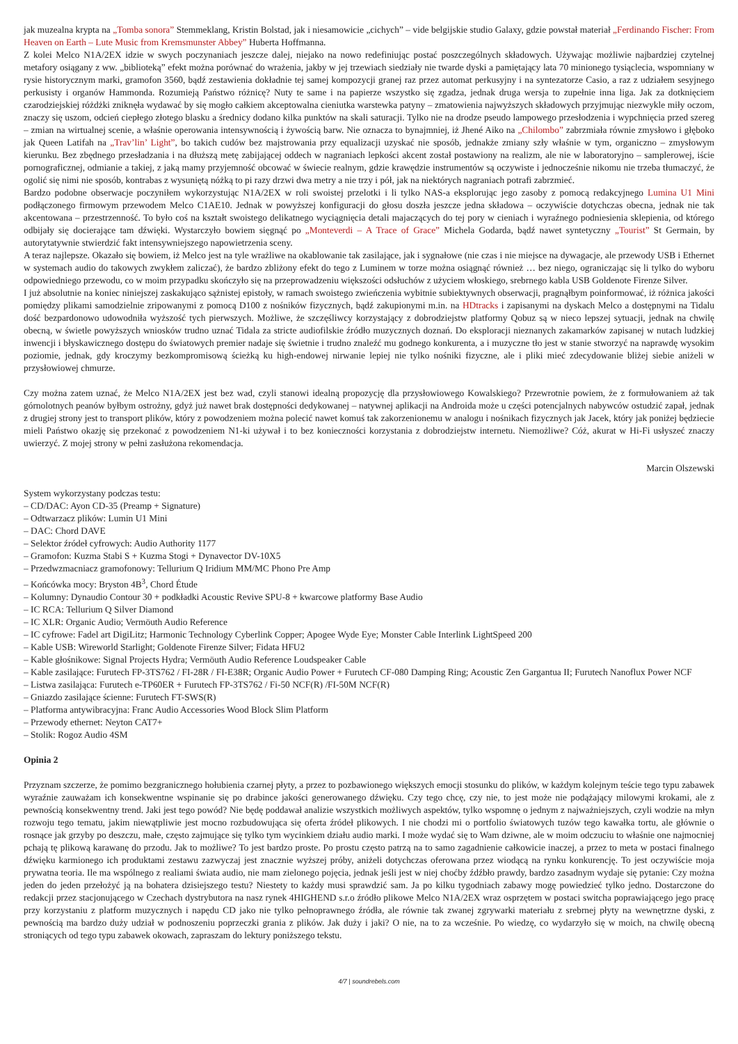jak muzealna krypta na „Tomba sonora” Stemmeklang, Kristin Bolstad, jak i niesamowicie „cichych” – vide belgijskie studio Galaxy, gdzie powstał materiał „Ferdinando Fischer: From Heaven on Earth – Lute Music from Kremsmunster Abbey” Huberta Hoffmanna.
Z kolei Melco N1A/2EX idzie w swych poczynaniach jeszcze dalej, niejako na nowo redefiniując postać poszczególnych składowych. Używając możliwie najbardziej czytelnej metafory osiągany z ww. „biblioteką” efekt można porównać do wrażenia, jakby w jej trzewiach siedziały nie twarde dyski a pamiętający lata 70 minionego tysiąclecia, wspomniany w rysie historycznym marki, gramofon 3560, bądź zestawienia dokładnie tej samej kompozycji granej raz przez automat perkusyjny i na syntezatorze Casio, a raz z udziałem sesyjnego perkusisty i organów Hammonda. Rozumieją Państwo różnicę? Nuty te same i na papierze wszystko się zgadza, jednak druga wersja to zupełnie inna liga. Jak za dotknięciem czarodziejskiej różdżki zniknęła wydawać by się mogło całkiem akceptowalna cieniutka warstewka patyny – zmatowienia najwyższych składowych przyjmując niezwykle miły oczom, znaczy się uszom, odcień ciepłego złotego blasku a średnicy dodano kilka punktów na skali saturacji. Tylko nie na drodze pseudo lampowego przesłodzenia i wypchnięcia przed szereg – zmian na wirtualnej scenie, a właśnie operowania intensywnością i żywością barw. Nie oznacza to bynajmniej, iż Jhené Aiko na „Chilombo” zabrzmiała równie zmysłowo i głęboko jak Queen Latifah na „Trav’lin’ Light”, bo takich cudów bez majstrowania przy equalizacji uzyskać nie sposób, jednakże zmiany szły właśnie w tym, organiczno – zmysłowym kierunku. Bez zbędnego przesładzania i na dłuższą metę zabijającej oddech w nagraniach lepkości akcent został postawiony na realizm, ale nie w laboratoryjno – samplerowej, iście pornograficznej, odmianie a takiej, z jaką mamy przyjemność obcować w świecie realnym, gdzie krawędzie instrumentów są oczywiste i jednocześnie nikomu nie trzeba tłumaczyć, że ogolić się nimi nie sposób, kontrabas z wysuniętą nóżką to pi razy drzwi dwa metry a nie trzy i pół, jak na niektórych nagraniach potrafi zabrzmieć.
Bardzo podobne obserwacje poczyniłem wykorzystując N1A/2EX w roli swoistej przelotki i li tylko NAS-a eksplorując jego zasoby z pomocą redakcyjnego Lumina U1 Mini podłączonego firmowym przewodem Melco C1AE10. Jednak w powyższej konfiguracji do głosu doszła jeszcze jedna składowa – oczywiście dotychczas obecna, jednak nie tak akcentowana – przestrzenność. To było coś na kształt swoistego delikatnego wyciągnięcia detali majaczących do tej pory w cieniach i wyraźnego podniesienia sklepienia, od którego odbijały się docierające tam dźwięki. Wystarczyło bowiem sięgnąć po „Monteverdi – A Trace of Grace” Michela Godarda, bądź nawet syntetyczny „Tourist” St Germain, by autorytatywnie stwierdzić fakt intensywniejszego napowietrzenia sceny.
A teraz najlepsze. Okazało się bowiem, iż Melco jest na tyle wrażliwe na okablowanie tak zasilające, jak i sygnałowe (nie czas i nie miejsce na dywagacje, ale przewody USB i Ethernet w systemach audio do takowych zwykłem zaliczać), że bardzo zbliżony efekt do tego z Luminem w torze można osiągnąć również … bez niego, ograniczając się li tylko do wyboru odpowiedniego przewodu, co w moim przypadku skończyło się na przeprowadzeniu większości odsłuchów z użyciem włoskiego, srebrnego kabla USB Goldenote Firenze Silver.
I już absolutnie na koniec niniejszej zaskakująco sążnistej epistoły, w ramach swoistego zwieńczenia wybitnie subiektywnych obserwacji, pragnąłbym poinformować, iż różnica jakości pomiędzy plikami samodzielnie zripowanymi z pomocą D100 z nośników fizycznych, bądź zakupionymi m.in. na HDtracks i zapisanymi na dyskach Melco a dostępnymi na Tidalu dość bezpardonowo udowodniła wyższość tych pierwszych. Możliwe, że szczęśliwcy korzystający z dobrodziejstw platformy Qobuz są w nieco lepszej sytuacji, jednak na chwilę obecną, w świetle powyższych wniosków trudno uznać Tidala za stricte audiofilskie źródło muzycznych doznań. Do eksploracji nieznanych zakamarków zapisanej w nutach ludzkiej inwencji i błyskawicznego dostępu do światowych premier nadaje się świetnie i trudno znaleźć mu godnego konkurenta, a i muzyczne tło jest w stanie stworzyć na naprawdę wysokim poziomie, jednak, gdy kroczymy bezkompromisową ścieżką ku high-endowej nirwanie lepiej nie tylko nośniki fizyczne, ale i pliki mieć zdecydowanie bliżej siebie aniżeli w przysłowiowej chmurze.
Czy można zatem uznać, że Melco N1A/2EX jest bez wad, czyli stanowi idealną propozycję dla przysłowiowego Kowalskiego? Przewrotnie powiem, że z formułowaniem aż tak górnolotnych peanów byłbym ostrożny, gdyż już nawet brak dostępności dedykowanej – natywnej aplikacji na Androida może u części potencjalnych nabywców ostudzić zapał, jednak z drugiej strony jest to transport plików, który z powodzeniem można polecić nawet komuś tak zakorzenionemu w analogu i nośnikach fizycznych jak Jacek, który jak poniżej będziecie mieli Państwo okazję się przekonać z powodzeniem N1-ki używał i to bez konieczności korzystania z dobrodziejstw internetu. Niemożliwe? Cóż, akurat w Hi-Fi usłyszeć znaczy uwierzyć. Z mojej strony w pełni zasłużona rekomendacja.
Marcin Olszewski
System wykorzystany podczas testu:
– CD/DAC: Ayon CD-35 (Preamp + Signature)
– Odtwarzacz plików: Lumin U1 Mini
– DAC: Chord DAVE
– Selektor źródeł cyfrowych: Audio Authority 1177
– Gramofon: Kuzma Stabi S + Kuzma Stogi + Dynavector DV-10X5
– Przedwzmacniacz gramofonowy: Tellurium Q Iridium MM/MC Phono Pre Amp
– Końcówka mocy: Bryston 4B<sup>3</sup>, Chord Étude
– Kolumny: Dynaudio Contour 30 + podkładki Acoustic Revive SPU-8 + kwarcowe platformy Base Audio
– IC RCA: Tellurium Q Silver Diamond
– IC XLR: Organic Audio; Vermöuth Audio Reference
– IC cyfrowe: Fadel art DigiLitz; Harmonic Technology Cyberlink Copper; Apogee Wyde Eye; Monster Cable Interlink LightSpeed 200
– Kable USB: Wireworld Starlight; Goldenote Firenze Silver; Fidata HFU2
– Kable głośnikowe: Signal Projects Hydra; Vermöuth Audio Reference Loudspeaker Cable
– Kable zasilające: Furutech FP-3TS762 / FI-28R / FI-E38R; Organic Audio Power + Furutech CF-080 Damping Ring; Acoustic Zen Gargantua II; Furutech Nanoflux Power NCF
– Listwa zasilająca: Furutech e-TP60ER + Furutech FP-3TS762 / Fi-50 NCF(R) /FI-50M NCF(R)
– Gniazdo zasilające ścienne: Furutech FT-SWS(R)
– Platforma antywibracyjna: Franc Audio Accessories Wood Block Slim Platform
– Przewody ethernet: Neyton CAT7+
– Stolik: Rogoz Audio 4SM
Opinia 2
Przyznam szczerze, że pomimo bezgranicznego hołubienia czarnej płyty, a przez to pozbawionego większych emocji stosunku do plików, w każdym kolejnym teście tego typu zabawek wyraźnie zauważam ich konsekwentne wspinanie się po drabince jakości generowanego dźwięku. Czy tego chcę, czy nie, to jest może nie podążający milowymi krokami, ale z pewnością konsekwentny trend. Jaki jest tego powód? Nie będę poddawał analizie wszystkich możliwych aspektów, tylko wspomnę o jednym z najważniejszych, czyli wodzie na młyn rozwoju tego tematu, jakim niewątpliwie jest mocno rozbudowująca się oferta źródeł plikowych. I nie chodzi mi o portfolio światowych tuzów tego kawałka tortu, ale głównie o rosnące jak grzyby po deszczu, małe, często zajmujące się tylko tym wycinkiem działu audio marki. I może wydać się to Wam dziwne, ale w moim odczuciu to właśnie one najmocniej pchają tę plikową karawanę do przodu. Jak to możliwe? To jest bardzo proste. Po prostu często patrzą na to samo zagadnienie całkowicie inaczej, a przez to meta w postaci finalnego dźwięku karmionego ich produktami zestawu zazwyczaj jest znacznie wyższej próby, aniżeli dotychczas oferowana przez wiodącą na rynku konkurencję. To jest oczywiście moja prywatna teoria. Ile ma wspólnego z realiami świata audio, nie mam zielonego pojęcia, jednak jeśli jest w niej choćby źdźbło prawdy, bardzo zasadnym wydaje się pytanie: Czy można jeden do jeden przełożyć ją na bohatera dzisiejszego testu? Niestety to każdy musi sprawdzić sam. Ja po kilku tygodniach zabawy mogę powiedzieć tylko jedno. Dostarczone do redakcji przez stacjonującego w Czechach dystrybutora na nasz rynek 4HIGHEND s.r.o źródło plikowe Melco N1A/2EX wraz osprzętem w postaci switcha poprawiającego jego pracę przy korzystaniu z platform muzycznych i napędu CD jako nie tylko pełnoprawnego źródła, ale równie tak zwanej zgrywarki materiału z srebrnej płyty na wewnętrzne dyski, z pewnością ma bardzo duży udział w podnoszeniu poprzeczki grania z plików. Jak duży i jaki? O nie, na to za wcześnie. Po wiedzę, co wydarzyło się w moich, na chwilę obecną stroniących od tego typu zabawek okowach, zapraszam do lektury poniższego tekstu.
4/7 | soundrebels.com